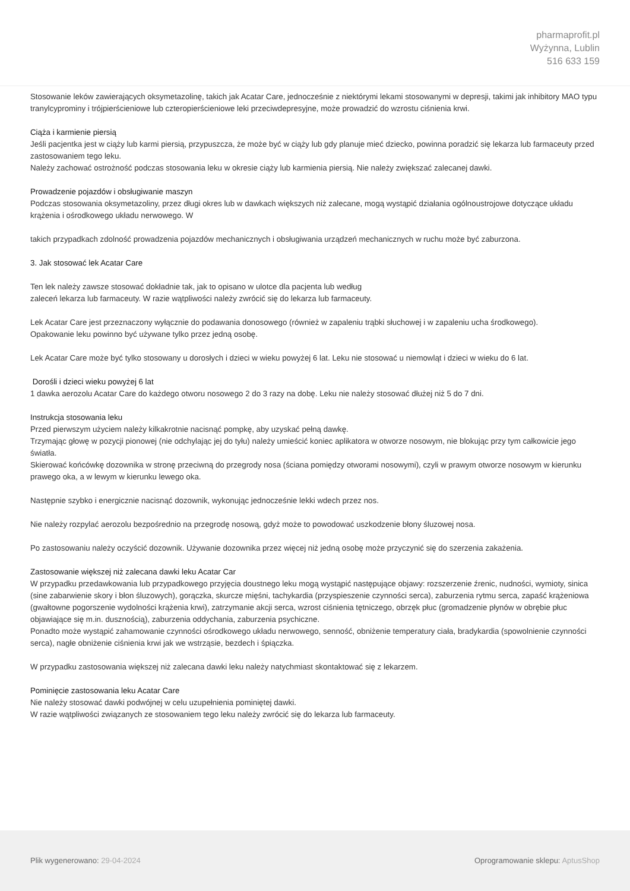pharmaprofit.pl
Wyżynna, Lublin
516 633 159
Stosowanie leków zawierających oksymetazolinę, takich jak Acatar Care, jednocześnie z niektórymi lekami stosowanymi w depresji, takimi jak inhibitory MAO typu tranylcyprominy i trójpierścieniowe lub czteropierścieniowe leki przeciwdepresyjne, może prowadzić do wzrostu ciśnienia krwi.
Ciąża i karmienie piersią
Jeśli pacjentka jest w ciąży lub karmi piersią, przypuszcza, że może być w ciąży lub gdy planuje mieć dziecko, powinna poradzić się lekarza lub farmaceuty przed zastosowaniem tego leku.
Należy zachować ostrożność podczas stosowania leku w okresie ciąży lub karmienia piersią. Nie należy zwiększać zalecanej dawki.
Prowadzenie pojazdów i obsługiwanie maszyn
Podczas stosowania oksymetazoliny, przez długi okres lub w dawkach większych niż zalecane, mogą wystąpić działania ogólnoustrojowe dotyczące układu krążenia i ośrodkowego układu nerwowego. W
takich przypadkach zdolność prowadzenia pojazdów mechanicznych i obsługiwania urządzeń mechanicznych w ruchu może być zaburzona.
3. Jak stosować lek Acatar Care
Ten lek należy zawsze stosować dokładnie tak, jak to opisano w ulotce dla pacjenta lub według
zaleceń lekarza lub farmaceuty. W razie wątpliwości należy zwrócić się do lekarza lub farmaceuty.
Lek Acatar Care jest przeznaczony wyłącznie do podawania donosowego (również w zapaleniu trąbki słuchowej i w zapaleniu ucha środkowego).
Opakowanie leku powinno być używane tylko przez jedną osobę.
Lek Acatar Care może być tylko stosowany u dorosłych i dzieci w wieku powyżej 6 lat. Leku nie stosować u niemowląt i dzieci w wieku do 6 lat.
Dorośli i dzieci wieku powyżej 6 lat
1 dawka aerozolu Acatar Care do każdego otworu nosowego 2 do 3 razy na dobę. Leku nie należy stosować dłużej niż 5 do 7 dni.
Instrukcja stosowania leku
Przed pierwszym użyciem należy kilkakrotnie nacisnąć pompkę, aby uzyskać pełną dawkę.
Trzymając głowę w pozycji pionowej (nie odchylając jej do tyłu) należy umieścić koniec aplikatora w otworze nosowym, nie blokując przy tym całkowicie jego światła.
Skierować końcówkę dozownika w stronę przeciwną do przegrody nosa (ściana pomiędzy otworami nosowymi), czyli w prawym otworze nosowym w kierunku prawego oka, a w lewym w kierunku lewego oka.
Następnie szybko i energicznie nacisnąć dozownik, wykonując jednocześnie lekki wdech przez nos.
Nie należy rozpylać aerozolu bezpośrednio na przegrodę nosową, gdyż może to powodować uszkodzenie błony śluzowej nosa.
Po zastosowaniu należy oczyścić dozownik. Używanie dozownika przez więcej niż jedną osobę może przyczynić się do szerzenia zakażenia.
Zastosowanie większej niż zalecana dawki leku Acatar Car
W przypadku przedawkowania lub przypadkowego przyjęcia doustnego leku mogą wystąpić następujące objawy: rozszerzenie źrenic, nudności, wymioty, sinica (sine zabarwienie skory i błon śluzowych), gorączka, skurcze mięśni, tachykardia (przyspieszenie czynności serca), zaburzenia rytmu serca, zapaść krążeniowa (gwałtowne pogorszenie wydolności krążenia krwi), zatrzymanie akcji serca, wzrost ciśnienia tętniczego, obrzęk płuc (gromadzenie płynów w obrębie płuc objawiające się m.in. dusznością), zaburzenia oddychania, zaburzenia psychiczne.
Ponadto może wystąpić zahamowanie czynności ośrodkowego układu nerwowego, senność, obniżenie temperatury ciała, bradykardia (spowolnienie czynności serca), nagłe obniżenie ciśnienia krwi jak we wstrząsie, bezdech i śpiączka.
W przypadku zastosowania większej niż zalecana dawki leku należy natychmiast skontaktować się z lekarzem.
Pominięcie zastosowania leku Acatar Care
Nie należy stosować dawki podwójnej w celu uzupełnienia pominiętej dawki.
W razie wątpliwości związanych ze stosowaniem tego leku należy zwrócić się do lekarza lub farmaceuty.
Plik wygenerowano: 29-04-2024
Oprogramowanie sklepu: AptusShop